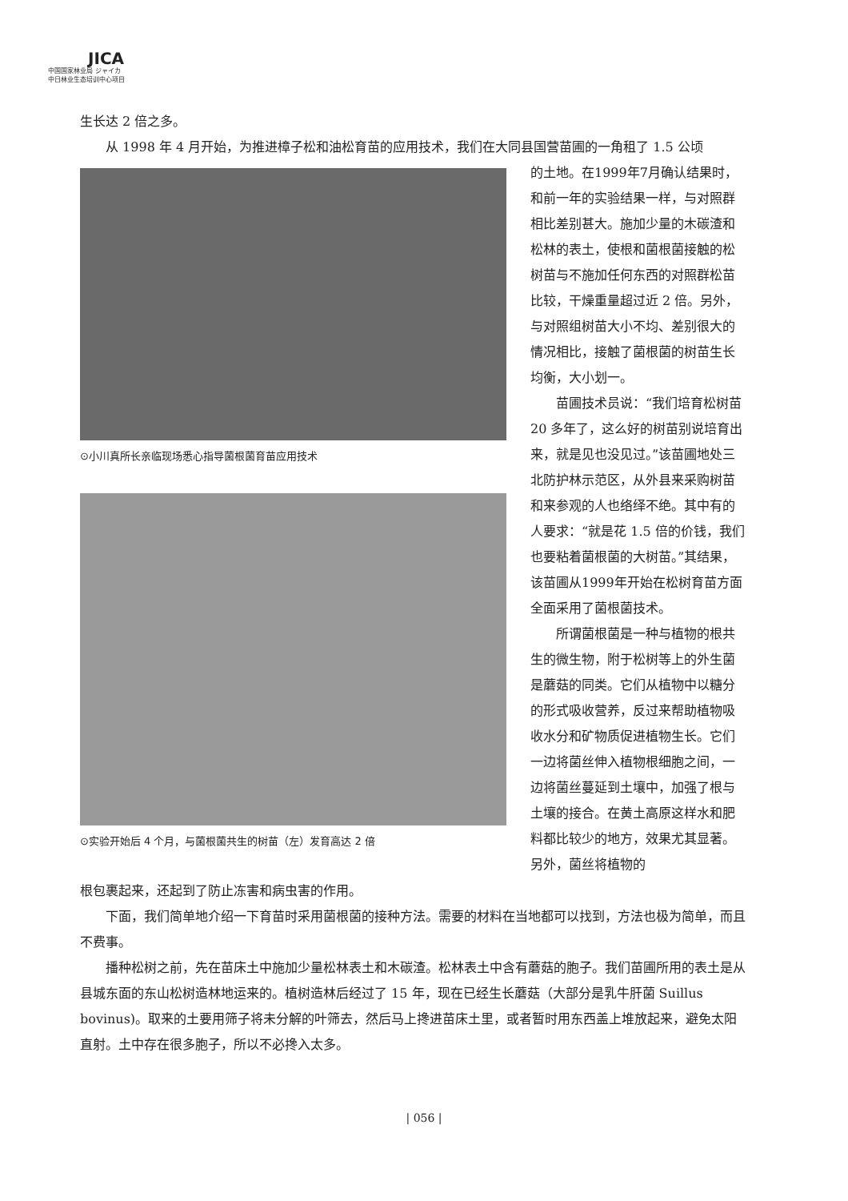JICA
中国国家林业局 ジャイカ
中日林业生态培训中心项目
生长达 2 倍之多。
从 1998 年 4 月开始，为推进樟子松和油松育苗的应用技术，我们在大同县国营苗圃的一角租了 1.5 公顷
⊙小川真所长亲临现场悉心指导菌根菌育苗应用技术
⊙实验开始后 4 个月，与菌根菌共生的树苗（左）发育高达 2 倍
的土地。在1999年7月确认结果时，和前一年的实验结果一样，与对照群相比差别甚大。施加少量的木碳渣和松林的表土，使根和菌根菌接触的松树苗与不施加任何东西的对照群松苗比较，干燥重量超过近 2 倍。另外，与对照组树苗大小不均、差别很大的情况相比，接触了菌根菌的树苗生长均衡，大小划一。
苗圃技术员说：“我们培育松树苗 20 多年了，这么好的树苗别说培育出来，就是见也没见过。”该苗圃地处三北防护林示范区，从外县来采购树苗和来参观的人也络绎不绝。其中有的人要求：“就是花 1.5 倍的价钱，我们也要粘着菌根菌的大树苗。”其结果，该苗圃从1999年开始在松树育苗方面全面采用了菌根菌技术。
所谓菌根菌是一种与植物的根共生的微生物，附于松树等上的外生菌是蘑菇的同类。它们从植物中以糖分的形式吸收营养，反过来帮助植物吸收水分和矿物质促进植物生长。它们一边将菌丝伸入植物根细胞之间，一边将菌丝蔓延到土壤中，加强了根与土壤的接合。在黄土高原这样水和肥料都比较少的地方，效果尤其显著。另外，菌丝将植物的
根包裹起来，还起到了防止冻害和病虫害的作用。
下面，我们简单地介绍一下育苗时采用菌根菌的接种方法。需要的材料在当地都可以找到，方法也极为简单，而且不费事。
播种松树之前，先在苗床土中施加少量松林表土和木碳渣。松林表土中含有蘑菇的胞子。我们苗圃所用的表土是从县城东面的东山松树造林地运来的。植树造林后经过了 15 年，现在已经生长蘑菇（大部分是乳牛肝菌 Suillus bovinus)。取来的土要用筛子将未分解的叶筛去，然后马上搀进苗床土里，或者暂时用东西盖上堆放起来，避免太阳直射。土中存在很多胞子，所以不必搀入太多。
| 056 |